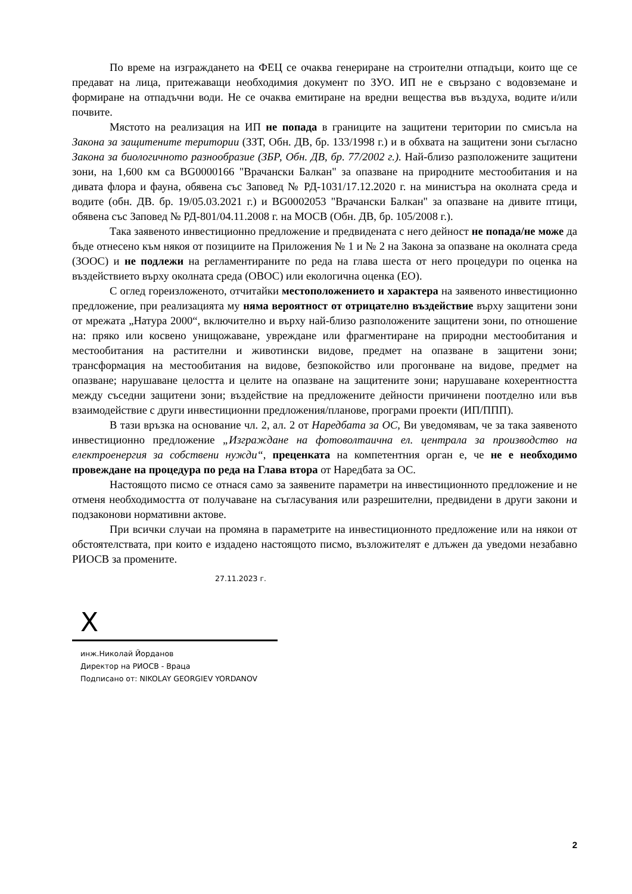По време на изграждането на ФЕЦ се очаква генериране на строителни отпадъци, които ще се предават на лица, притежаващи необходимия документ по ЗУО. ИП не е свързано с водовземане и формиране на отпадъчни води. Не се очаква емитиране на вредни вещества във въздуха, водите и/или почвите.
Мястото на реализация на ИП не попада в границите на защитени територии по смисъла на Закона за защитените територии (ЗЗТ, Обн. ДВ, бр. 133/1998 г.) и в обхвата на защитени зони съгласно Закона за биологичното разнообразие (ЗБР, Обн. ДВ, бр. 77/2002 г.). Най-близо разположените защитени зони, на 1,600 км са BG0000166 "Врачански Балкан" за опазване на природните местообитания и на дивата флора и фауна, обявена със Заповед № РД-1031/17.12.2020 г. на министъра на околната среда и водите (обн. ДВ. бр. 19/05.03.2021 г.) и BG0002053 "Врачански Балкан" за опазване на дивите птици, обявена със Заповед № РД-801/04.11.2008 г. на МОСВ (Обн. ДВ, бр. 105/2008 г.).
Така заявеното инвестиционно предложение и предвидената с него дейност не попада/не може да бъде отнесено към някоя от позициите на Приложения № 1 и № 2 на Закона за опазване на околната среда (ЗООС) и не подлежи на регламентираните по реда на глава шеста от него процедури по оценка на въздействието върху околната среда (ОВОС) или екологична оценка (ЕО).
С оглед гореизложеното, отчитайки местоположението и характера на заявеното инвестиционно предложение, при реализацията му няма вероятност от отрицателно въздействие върху защитени зони от мрежата „Натура 2000“, включително и върху най-близо разположените защитени зони, по отношение на: пряко или косвено унищожаване, увреждане или фрагментиране на природни местообитания и местообитания на растителни и животински видове, предмет на опазване в защитени зони; трансформация на местообитания на видове, безпокойство или прогонване на видове, предмет на опазване; нарушаване целостта и целите на опазване на защитените зони; нарушаване кохерентността между съседни защитени зони; въздействие на предложените дейности причинени поотделно или във взаимодействие с други инвестиционни предложения/планове, програми проекти (ИП/ППП).
В тази връзка на основание чл. 2, ал. 2 от Наредбата за ОС, Ви уведомявам, че за така заявеното инвестиционно предложение „Изграждане на фотоволтаична ел. централа за производство на електроенергия за собствени нужди“, преценката на компетентния орган е, че не е необходимо провеждане на процедура по реда на Глава втора от Наредбата за ОС.
Настоящото писмо се отнася само за заявените параметри на инвестиционното предложение и не отменя необходимостта от получаване на съгласувания или разрешителни, предвидени в други закони и подзаконови нормативни актове.
При всички случаи на промяна в параметрите на инвестиционното предложение или на някои от обстоятелствата, при които е издадено настоящото писмо, възложителят е длъжен да уведоми незабавно РИОСВ за промените.
27.11.2023 г.
X
инж.Николай Йорданов
Директор на РИОСВ - Враца
Подписано от: NIKOLAY GEORGIEV YORDANOV
2